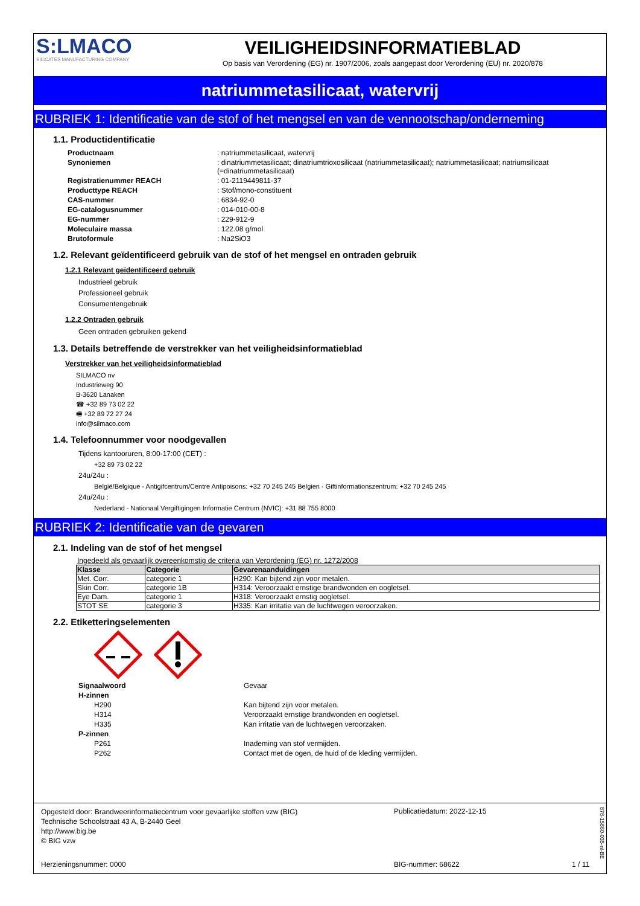S:LMACO
SILICATES MANUFACTURING COMPANY
VEILIGHEIDSINFORMATIEBLAD
Op basis van Verordening (EG) nr. 1907/2006, zoals aangepast door Verordening (EU) nr. 2020/878
natriummetasilicaat, watervrij
RUBRIEK 1: Identificatie van de stof of het mengsel en van de vennootschap/onderneming
1.1. Productidentificatie
| Productnaam | : natriummetasilicaat, watervrij |
| Synoniemen | : dinatriummetasilicaat; dinatriumtrioxosilicaat (natriummetasilicaat); natriummetasilicaat; natriumsilicaat (=dinatriummetasilicaat) |
| Registratienummer REACH | : 01-2119449811-37 |
| Producttype REACH | : Stof/mono-constituent |
| CAS-nummer | : 6834-92-0 |
| EG-catalogusnummer | : 014-010-00-8 |
| EG-nummer | : 229-912-9 |
| Moleculaire massa | : 122.08 g/mol |
| Brutoformule | : Na2SiO3 |
1.2. Relevant geïdentificeerd gebruik van de stof of het mengsel en ontraden gebruik
1.2.1 Relevant geïdentificeerd gebruik
Industrieel gebruik
Professioneel gebruik
Consumentengebruik
1.2.2 Ontraden gebruik
Geen ontraden gebruiken gekend
1.3. Details betreffende de verstrekker van het veiligheidsinformatieblad
Verstrekker van het veiligheidsinformatieblad
SILMACO nv
Industrieweg 90
B-3620 Lanaken
☎ +32 89 73 02 22
🖷 +32 89 72 27 24
info@silmaco.com
1.4. Telefoonnummer voor noodgevallen
Tijdens kantooruren, 8:00-17:00 (CET) :
+32 89 73 02 22
24u/24u :
België/Belgique - Antigifcentrum/Centre Antipoisons: +32 70 245 245 Belgien - Giftinformationszentrum: +32 70 245 245
24u/24u :
Nederland - Nationaal Vergiftigingen Informatie Centrum (NVIC): +31 88 755 8000
RUBRIEK 2: Identificatie van de gevaren
2.1. Indeling van de stof of het mengsel
Ingedeeld als gevaarlijk overeenkomstig de criteria van Verordening (EG) nr. 1272/2008
| Klasse | Categorie | Gevarenaanduidingen |
| --- | --- | --- |
| Met. Corr. | categorie 1 | H290: Kan bijtend zijn voor metalen. |
| Skin Corr. | categorie 1B | H314: Veroorzaakt ernstige brandwonden en oogletsel. |
| Eye Dam. | categorie 1 | H318: Veroorzaakt ernstig oogletsel. |
| STOT SE | categorie 3 | H335: Kan irritatie van de luchtwegen veroorzaken. |
2.2. Etiketteringselementen
| Signaalwoord | Gevaar |
| H-zinnen | |
| H290 | Kan bijtend zijn voor metalen. |
| H314 | Veroorzaakt ernstige brandwonden en oogletsel. |
| H335 | Kan irritatie van de luchtwegen veroorzaken. |
| P-zinnen | |
| P261 | Inademing van stof vermijden. |
| P262 | Contact met de ogen, de huid of de kleding vermijden. |
Opgesteld door: Brandweerinformatiecentrum voor gevaarlijke stoffen vzw (BIG)
Technische Schoolstraat 43 A, B-2440 Geel
http://www.big.be
© BIG vzw
Publicatiedatum: 2022-12-15
Herzieningsnummer: 0000 BIG-nummer: 68622 1 / 11
878-15660-035-nl-BE